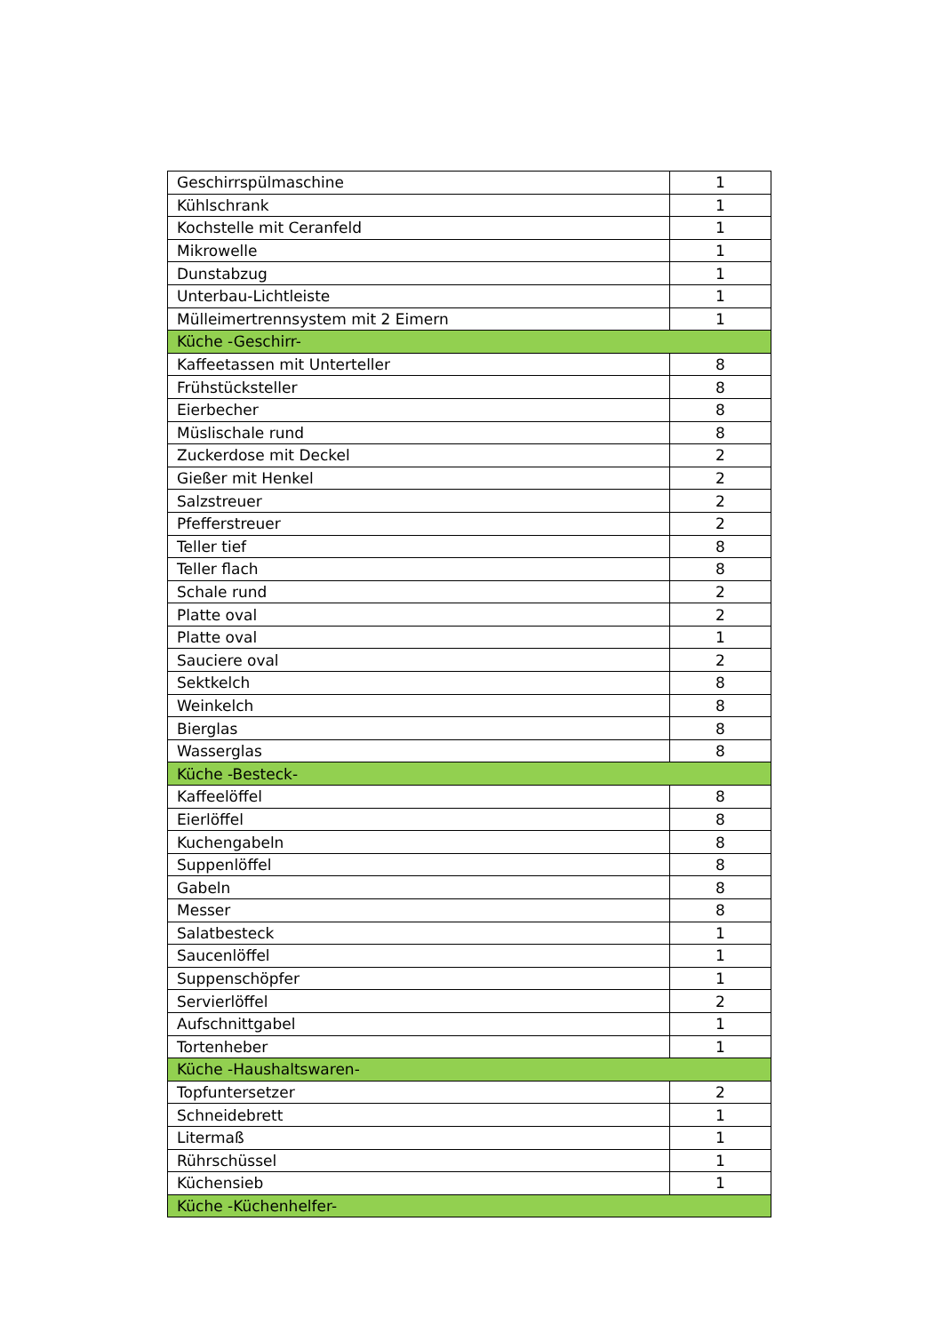| Geschirrspülmaschine | 1 |
| Kühlschrank | 1 |
| Kochstelle mit Ceranfeld | 1 |
| Mikrowelle | 1 |
| Dunstabzug | 1 |
| Unterbau-Lichtleiste | 1 |
| Mülleimertrennsystem mit 2 Eimern | 1 |
| Küche -Geschirr- | |
| Kaffeetassen mit Unterteller | 8 |
| Frühstücksteller | 8 |
| Eierbecher | 8 |
| Müslischale rund | 8 |
| Zuckerdose mit Deckel | 2 |
| Gießer mit Henkel | 2 |
| Salzstreuer | 2 |
| Pfefferstreuer | 2 |
| Teller tief | 8 |
| Teller flach | 8 |
| Schale rund | 2 |
| Platte oval | 2 |
| Platte oval | 1 |
| Sauciere oval | 2 |
| Sektkelch | 8 |
| Weinkelch | 8 |
| Bierglas | 8 |
| Wasserglas | 8 |
| Küche -Besteck- | |
| Kaffeelöffel | 8 |
| Eierlöffel | 8 |
| Kuchengabeln | 8 |
| Suppenlöffel | 8 |
| Gabeln | 8 |
| Messer | 8 |
| Salatbesteck | 1 |
| Saucenlöffel | 1 |
| Suppenschöpfer | 1 |
| Servierlöffel | 2 |
| Aufschnittgabel | 1 |
| Tortenheber | 1 |
| Küche -Haushaltswaren- | |
| Topfuntersetzer | 2 |
| Schneidebrett | 1 |
| Litermaß | 1 |
| Rührschüssel | 1 |
| Küchensieb | 1 |
| Küche -Küchenhelfer- | |